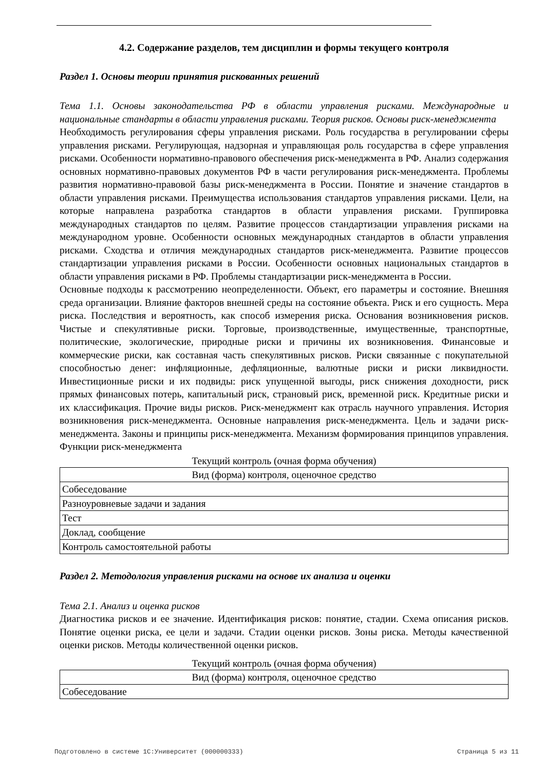4.2. Содержание разделов, тем дисциплин и формы текущего контроля
Раздел 1. Основы теории принятия рискованных решений
Тема 1.1. Основы законодательства РФ в области управления рисками. Международные и национальные стандарты в области управления рисками. Теория рисков. Основы риск-менеджмента
Необходимость регулирования сферы управления рисками. Роль государства в регулировании сферы управления рисками. Регулирующая, надзорная и управляющая роль государства в сфере управления рисками. Особенности нормативно-правового обеспечения риск-менеджмента в РФ. Анализ содержания основных нормативно-правовых документов РФ в части регулирования риск-менеджмента. Проблемы развития нормативно-правовой базы риск-менеджмента в России. Понятие и значение стандартов в области управления рисками. Преимущества использования стандартов управления рисками. Цели, на которые направлена разработка стандартов в области управления рисками. Группировка международных стандартов по целям. Развитие процессов стандартизации управления рисками на международном уровне. Особенности основных международных стандартов в области управления рисками. Сходства и отличия международных стандартов риск-менеджмента. Развитие процессов стандартизации управления рисками в России. Особенности основных национальных стандартов в области управления рисками в РФ. Проблемы стандартизации риск-менеджмента в России.
Основные подходы к рассмотрению неопределенности. Объект, его параметры и состояние. Внешняя среда организации. Влияние факторов внешней среды на состояние объекта. Риск и его сущность. Мера риска. Последствия и вероятность, как способ измерения риска. Основания возникновения рисков. Чистые и спекулятивные риски. Торговые, производственные, имущественные, транспортные, политические, экологические, природные риски и причины их возникновения. Финансовые и коммерческие риски, как составная часть спекулятивных рисков. Риски связанные с покупательной способностью денег: инфляционные, дефляционные, валютные риски и риски ликвидности. Инвестиционные риски и их подвиды: риск упущенной выгоды, риск снижения доходности, риск прямых финансовых потерь, капитальный риск, страновый риск, временной риск. Кредитные риски и их классификация. Прочие виды рисков. Риск-менеджмент как отрасль научного управления. История возникновения риск-менеджмента. Основные направления риск-менеджмента. Цель и задачи риск-менеджмента. Законы и принципы риск-менеджмента. Механизм формирования принципов управления. Функции риск-менеджмента
Текущий контроль (очная форма обучения)
| Вид (форма) контроля, оценочное средство |
| --- |
| Собеседование |
| Разноуровневые задачи и задания |
| Тест |
| Доклад, сообщение |
| Контроль самостоятельной работы |
Раздел 2. Методология управления рисками на основе их анализа и оценки
Тема 2.1. Анализ и оценка рисков
Диагностика рисков и ее значение. Идентификация рисков: понятие, стадии. Схема описания рисков. Понятие оценки риска, ее цели и задачи. Стадии оценки рисков. Зоны риска. Методы качественной оценки рисков. Методы количественной оценки рисков.
Текущий контроль (очная форма обучения)
| Вид (форма) контроля, оценочное средство |
| --- |
| Собеседование |
Подготовлено в системе 1С:Университет (000000333) Страница 5 из 11